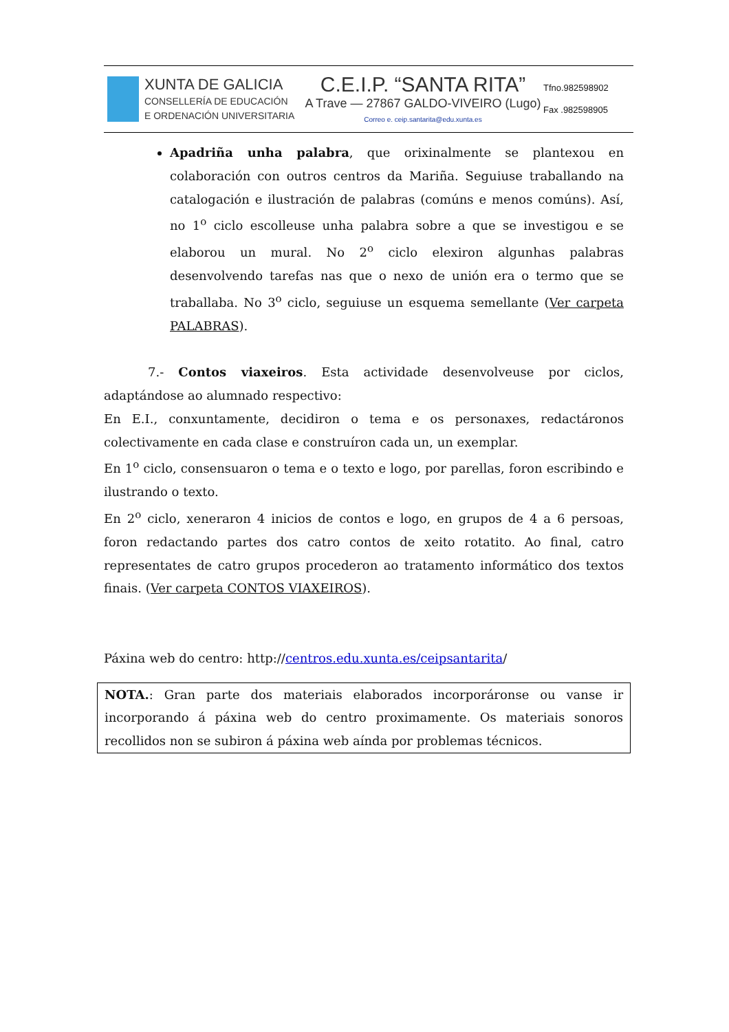XUNTA DE GALICIA
CONSELLERÍA DE EDUCACIÓN
E ORDENACIÓN UNIVERSITARIA
C.E.I.P. “SANTA RITA”
A Trave — 27867 GALDO-VIVEIRO (Lugo)
Correo e. ceip.santarita@edu.xunta.es
Tfno.982598902
Fax .982598905
Apadriña unha palabra, que orixinalmente se plantexou en colaboración con outros centros da Mariña. Seguiuse traballando na catalogación e ilustración de palabras (comúns e menos comúns). Así, no 1<sup>o</sup> ciclo escolleuse unha palabra sobre a que se investigou e se elaborou un mural. No 2<sup>o</sup> ciclo elexiron algunhas palabras desenvolvendo tarefas nas que o nexo de unión era o termo que se traballaba. No 3<sup>o</sup> ciclo, seguiuse un esquema semellante (Ver carpeta PALABRAS).
7.- Contos viaxeiros. Esta actividade desenvolveuse por ciclos, adaptándose ao alumnado respectivo:
En E.I., conxuntamente, decidiron o tema e os personaxes, redactáronos colectivamente en cada clase e construíron cada un, un exemplar.
En 1<sup>o</sup> ciclo, consensuaron o tema e o texto e logo, por parellas, foron escribindo e ilustrando o texto.
En 2<sup>o</sup> ciclo, xeneraron 4 inicios de contos e logo, en grupos de 4 a 6 persoas, foron redactando partes dos catro contos de xeito rotatito. Ao final, catro representates de catro grupos procederon ao tratamento informático dos textos finais. (Ver carpeta CONTOS VIAXEIROS).
Páxina web do centro: http://centros.edu.xunta.es/ceipsantarita/
NOTA.: Gran parte dos materiais elaborados incorporáronse ou vanse ir incorporando á páxina web do centro proximamente. Os materiais sonoros recollidos non se subiron á páxina web aínda por problemas técnicos.